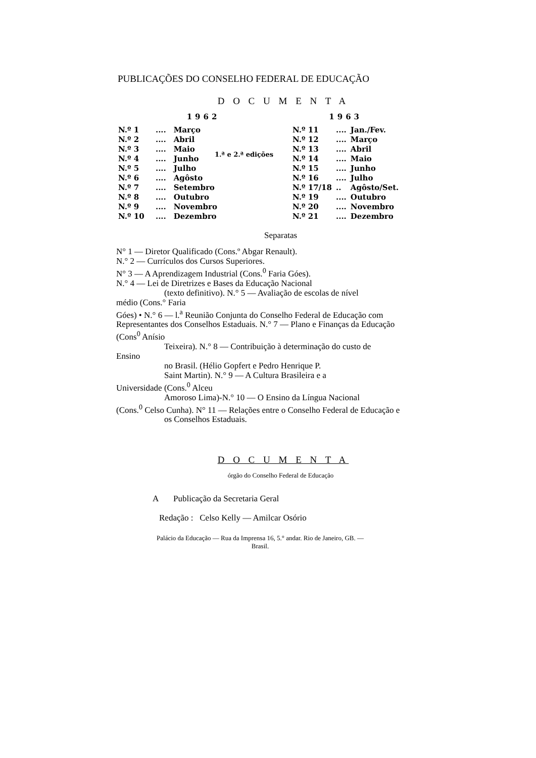PUBLICAÇÕES DO CONSELHO FEDERAL DE EDUCAÇÃO
D O C U M E N T A
| 1962 | | | |
| --- | --- | --- | --- |
| N.º 1 | .... | Março | 1.ª e 2.ª edições |
| N.º 2 | .... | Abril | |
| N.º 3 | .... | Maio | |
| N.º 4 | .... | Junho | |
| N.º 5 | .... | Julho | |
| N.º 6 | .... | Agôsto | |
| N.º 7 | .... | Setembro | |
| N.º 8 | .... | Outubro | |
| N.º 9 | .... | Novembro | |
| N.º 10 | .... | Dezembro | |
| 1963 | | |
| --- | --- | --- |
| N.º 11 | .... | Jan./Fev. |
| N.º 12 | .... | Março |
| N.º 13 | .... | Abril |
| N.º 14 | .... | Maio |
| N.º 15 | .... | Junho |
| N.º 16 | .... | Julho |
| N.º 17/18 | .. | Agôsto/Set. |
| N.º 19 | .... | Outubro |
| N.º 20 | .... | Novembro |
| N.º 21 | .... | Dezembro |
Separatas
N° 1 — Diretor Qualificado (Cons.º Abgar Renault).
N.° 2 — Currículos dos Cursos Superiores.
N° 3 — A Aprendizagem Industrial (Cons.<sup>0</sup> Faria Góes).
N.° 4 — Lei de Diretrizes e Bases da Educação Nacional
(texto definitivo). N.° 5 — Avaliação de escolas de nível
médio (Cons.° Faria
Góes) • N.° 6 — l.<sup>a</sup> Reunião Conjunta do Conselho Federal de Educação com Representantes dos Conselhos Estaduais. N.° 7 — Plano e Finanças da Educação (Cons<sup>0</sup> Anísio
Teixeira). N.° 8 — Contribuição à determinação do custo de
Ensino
no Brasil. (Hélio Gopfert e Pedro Henrique P.
Saint Martin). N.° 9 — A Cultura Brasileira e a
Universidade (Cons.<sup>0</sup> Alceu
Amoroso Lima)-N.° 10 — O Ensino da Língua Nacional
(Cons.<sup>0</sup> Celso Cunha). N° 11 — Relações entre o Conselho Federal de Educação e
os Conselhos Estaduais.
D O C U M E N T A
órgão do Conselho Federal de Educação
A Publicação da Secretaria Geral
Redação : Celso Kelly — Amilcar Osório
Palácio da Educação — Rua da Imprensa 16, 5.° andar. Rio de Janeiro, GB. — Brasil.